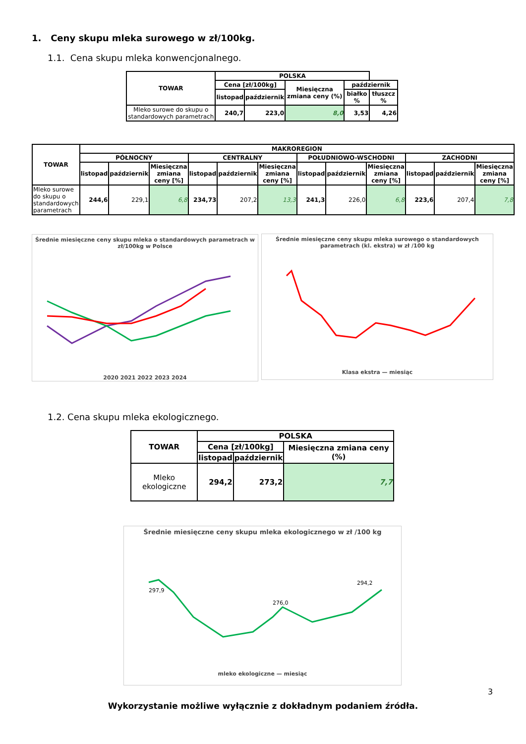1. Ceny skupu mleka surowego w zł/100kg.
1.1. Cena skupu mleka konwencjonalnego.
| TOWAR | POLSKA | | | | |
| --- | --- | --- | --- | --- | --- |
| | Cena [zł/100kg] | | Miesięczna zmiana ceny (%) | październik | |
| | listopad | październik | | białko % | tłuszcz % |
| Mleko surowe do skupu o standardowych parametrach | 240,7 | 223,0 | 8,0 | 3,53 | 4,26 |
| TOWAR | MAKROREGION | | | | | | | | | | | |
| --- | --- | --- | --- | --- | --- | --- | --- | --- | --- | --- | --- | --- |
| | PÓŁNOCNY | | | CENTRALNY | | | POŁUDNIOWO-WSCHODNI | | | ZACHODNI | | |
| | listopad | październik | Miesięczna zmiana ceny [%] | listopad | październik | Miesięczna zmiana ceny [%] | listopad | październik | Miesięczna zmiana ceny [%] | listopad | październik | Miesięczna zmiana ceny [%] |
| Mleko surowe do skupu o standardowych parametrach | 244,6 | 229,1 | 6,8 | 234,73 | 207,2 | 13,3 | 241,3 | 226,0 | 6,8 | 223,6 | 207,4 | 7,8 |
Średnie miesięczne ceny skupu mleka o standardowych parametrach w zł/100kg w Polsce
2020 2021 2022 2023 2024
Średnie miesięczne ceny skupu mleka surowego o standardowych parametrach (kl. ekstra) w zł /100 kg
Klasa ekstra — miesiąc
1.2. Cena skupu mleka ekologicznego.
| TOWAR | POLSKA | | |
| --- | --- | --- | --- |
| | Cena [zł/100kg] | | Miesięczna zmiana ceny (%) |
| | listopad | październik | |
| Mleko ekologiczne | 294,2 | 273,2 | 7,7 |
Średnie miesięczne ceny skupu mleka ekologicznego w zł /100 kg
297,9
276,0
294,2
mleko ekologiczne — miesiąc
3
Wykorzystanie możliwe wyłącznie z dokładnym podaniem źródła.